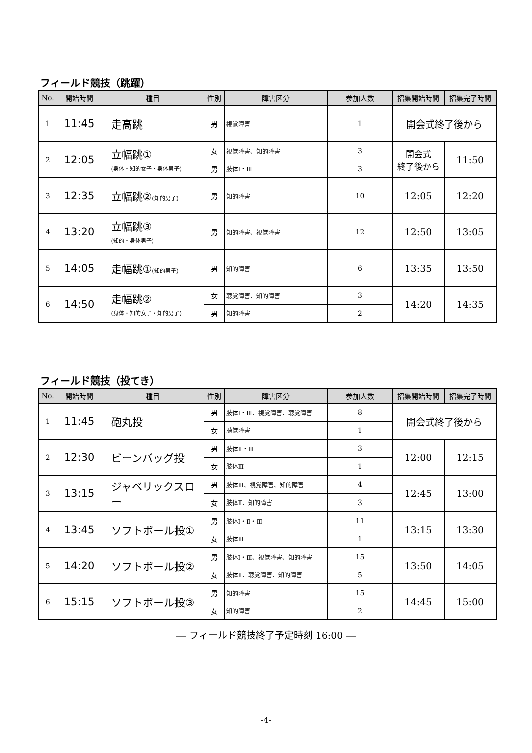フィールド競技（跳躍）
| No. | 開始時間 | 種目 | 性別 | 障害区分 | 参加人数 | 招集開始時間 | 招集完了時間 |
| --- | --- | --- | --- | --- | --- | --- | --- |
| 1 | 11:45 | 走高跳 | 男 | 視覚障害 | 1 | 開会式終了後から | |
| 2 | 12:05 | 立幅跳① (身体・知的女子・身体男子) | 女 | 視覚障害、知的障害 | 3 | 開会式 終了後から | 11:50 |
| | | | 男 | 肢体Ⅰ・Ⅲ | 3 | | |
| 3 | 12:35 | 立幅跳② (知的男子) | 男 | 知的障害 | 10 | 12:05 | 12:20 |
| 4 | 13:20 | 立幅跳③ (知的・身体男子) | 男 | 知的障害、視覚障害 | 12 | 12:50 | 13:05 |
| 5 | 14:05 | 走幅跳① (知的男子) | 男 | 知的障害 | 6 | 13:35 | 13:50 |
| 6 | 14:50 | 走幅跳② (身体・知的女子・知的男子) | 女 | 聴覚障害、知的障害 | 3 | 14:20 | 14:35 |
| | | | 男 | 知的障害 | 2 | | |
フィールド競技（投てき）
| No. | 開始時間 | 種目 | 性別 | 障害区分 | 参加人数 | 招集開始時間 | 招集完了時間 |
| --- | --- | --- | --- | --- | --- | --- | --- |
| 1 | 11:45 | 砲丸投 | 男 | 肢体Ⅰ・Ⅲ、視覚障害、聴覚障害 | 8 | 開会式終了後から | |
| | | | 女 | 聴覚障害 | 1 | | |
| 2 | 12:30 | ビーンバッグ投 | 男 | 肢体Ⅱ・Ⅲ | 3 | 12:00 | 12:15 |
| | | | 女 | 肢体Ⅲ | 1 | | |
| 3 | 13:15 | ジャベリックスロー | 男 | 肢体Ⅲ、視覚障害、知的障害 | 4 | 12:45 | 13:00 |
| | | | 女 | 肢体Ⅱ、知的障害 | 3 | | |
| 4 | 13:45 | ソフトボール投① | 男 | 肢体Ⅰ・Ⅱ・Ⅲ | 11 | 13:15 | 13:30 |
| | | | 女 | 肢体Ⅲ | 1 | | |
| 5 | 14:20 | ソフトボール投② | 男 | 肢体Ⅰ・Ⅲ、視覚障害、知的障害 | 15 | 13:50 | 14:05 |
| | | | 女 | 肢体Ⅱ、聴覚障害、知的障害 | 5 | | |
| 6 | 15:15 | ソフトボール投③ | 男 | 知的障害 | 15 | 14:45 | 15:00 |
| | | | 女 | 知的障害 | 2 | | |
― フィールド競技終了予定時刻 16:00 ―
-4-